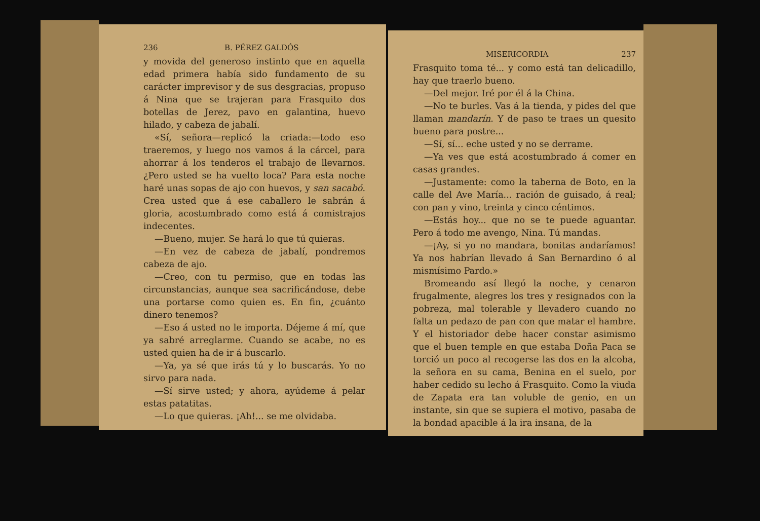236 B. PÉREZ GALDÓS
y movida del generoso instinto que en aquella edad primera había sido fundamento de su carácter imprevisor y de sus desgracias, propuso á Nina que se trajeran para Frasquito dos botellas de Jerez, pavo en galantina, huevo hilado, y cabeza de jabalí.
«Sí, señora—replicó la criada:—todo eso traeremos, y luego nos vamos á la cárcel, para ahorrar á los tenderos el trabajo de llevarnos. ¿Pero usted se ha vuelto loca? Para esta noche haré unas sopas de ajo con huevos, y san sacabó. Crea usted que á ese caballero le sabrán á gloria, acostumbrado como está á comistrajos indecentes.
—Bueno, mujer. Se hará lo que tú quieras.
—En vez de cabeza de jabalí, pondremos cabeza de ajo.
—Creo, con tu permiso, que en todas las circunstancias, aunque sea sacrificándose, debe una portarse como quien es. En fin, ¿cuánto dinero tenemos?
—Eso á usted no le importa. Déjeme á mí, que ya sabré arreglarme. Cuando se acabe, no es usted quien ha de ir á buscarlo.
—Ya, ya sé que irás tú y lo buscarás. Yo no sirvo para nada.
—Sí sirve usted; y ahora, ayúdeme á pelar estas patatitas.
—Lo que quieras. ¡Ah!... se me olvidaba.
MISERICORDIA 237
Frasquito toma té... y como está tan delicadillo, hay que traerlo bueno.
—Del mejor. Iré por él á la China.
—No te burles. Vas á la tienda, y pides del que llaman mandarín. Y de paso te traes un quesito bueno para postre...
—Sí, sí... eche usted y no se derrame.
—Ya ves que está acostumbrado á comer en casas grandes.
—Justamente: como la taberna de Boto, en la calle del Ave María... ración de guisado, á real; con pan y vino, treinta y cinco céntimos.
—Estás hoy... que no se te puede aguantar. Pero á todo me avengo, Nina. Tú mandas.
—¡Ay, si yo no mandara, bonitas andaríamos! Ya nos habrían llevado á San Bernardino ó al mismísimo Pardo.»
Bromeando así llegó la noche, y cenaron frugalmente, alegres los tres y resignados con la pobreza, mal tolerable y llevadero cuando no falta un pedazo de pan con que matar el hambre. Y el historiador debe hacer constar asimismo que el buen temple en que estaba Doña Paca se torció un poco al recogerse las dos en la alcoba, la señora en su cama, Benina en el suelo, por haber cedido su lecho á Frasquito. Como la viuda de Zapata era tan voluble de genio, en un instante, sin que se supiera el motivo, pasaba de la bondad apacible á la ira insana, de la